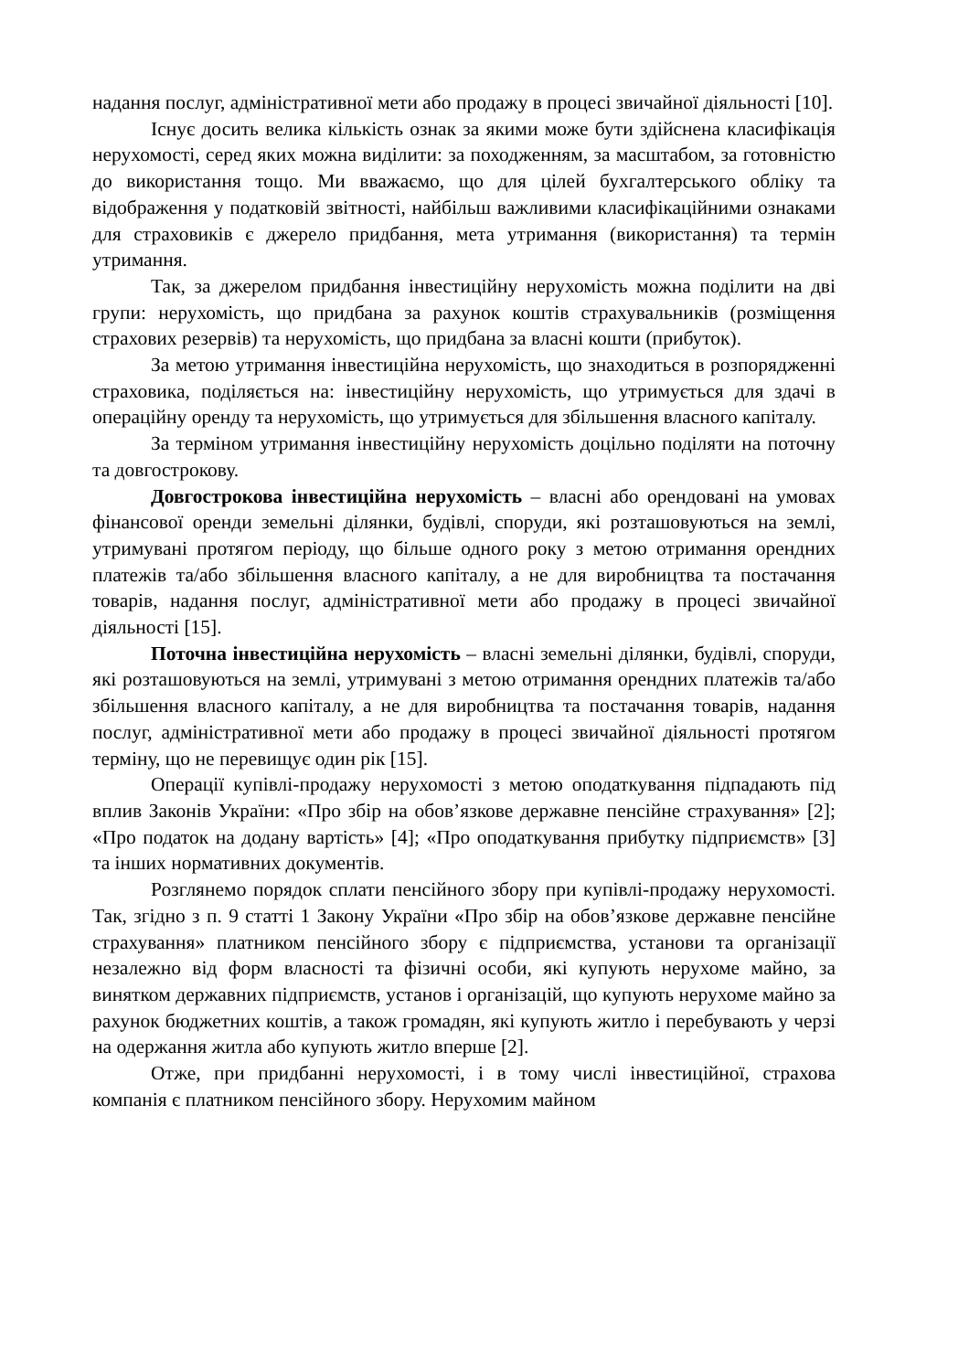надання послуг, адміністративної мети або продажу в процесі звичайної діяльності [10].
Існує досить велика кількість ознак за якими може бути здійснена класифікація нерухомості, серед яких можна виділити: за походженням, за масштабом, за готовністю до використання тощо. Ми вважаємо, що для цілей бухгалтерського обліку та відображення у податковій звітності, найбільш важливими класифікаційними ознаками для страховиків є джерело придбання, мета утримання (використання) та термін утримання.
Так, за джерелом придбання інвестиційну нерухомість можна поділити на дві групи: нерухомість, що придбана за рахунок коштів страхувальників (розміщення страхових резервів) та нерухомість, що придбана за власні кошти (прибуток).
За метою утримання інвестиційна нерухомість, що знаходиться в розпорядженні страховика, поділяється на: інвестиційну нерухомість, що утримується для здачі в операційну оренду та нерухомість, що утримується для збільшення власного капіталу.
За терміном утримання інвестиційну нерухомість доцільно поділяти на поточну та довгострокову.
Довгострокова інвестиційна нерухомість – власні або орендовані на умовах фінансової оренди земельні ділянки, будівлі, споруди, які розташовуються на землі, утримувані протягом періоду, що більше одного року з метою отримання орендних платежів та/або збільшення власного капіталу, а не для виробництва та постачання товарів, надання послуг, адміністративної мети або продажу в процесі звичайної діяльності [15].
Поточна інвестиційна нерухомість – власні земельні ділянки, будівлі, споруди, які розташовуються на землі, утримувані з метою отримання орендних платежів та/або збільшення власного капіталу, а не для виробництва та постачання товарів, надання послуг, адміністративної мети або продажу в процесі звичайної діяльності протягом терміну, що не перевищує один рік [15].
Операції купівлі-продажу нерухомості з метою оподаткування підпадають під вплив Законів України: «Про збір на обов’язкове державне пенсійне страхування» [2]; «Про податок на додану вартість» [4]; «Про оподаткування прибутку підприємств» [3] та інших нормативних документів.
Розглянемо порядок сплати пенсійного збору при купівлі-продажу нерухомості. Так, згідно з п. 9 статті 1 Закону України «Про збір на обов’язкове державне пенсійне страхування» платником пенсійного збору є підприємства, установи та організації незалежно від форм власності та фізичні особи, які купують нерухоме майно, за винятком державних підприємств, установ і організацій, що купують нерухоме майно за рахунок бюджетних коштів, а також громадян, які купують житло і перебувають у черзі на одержання житла або купують житло вперше [2].
Отже, при придбанні нерухомості, і в тому числі інвестиційної, страхова компанія є платником пенсійного збору. Нерухомим майном